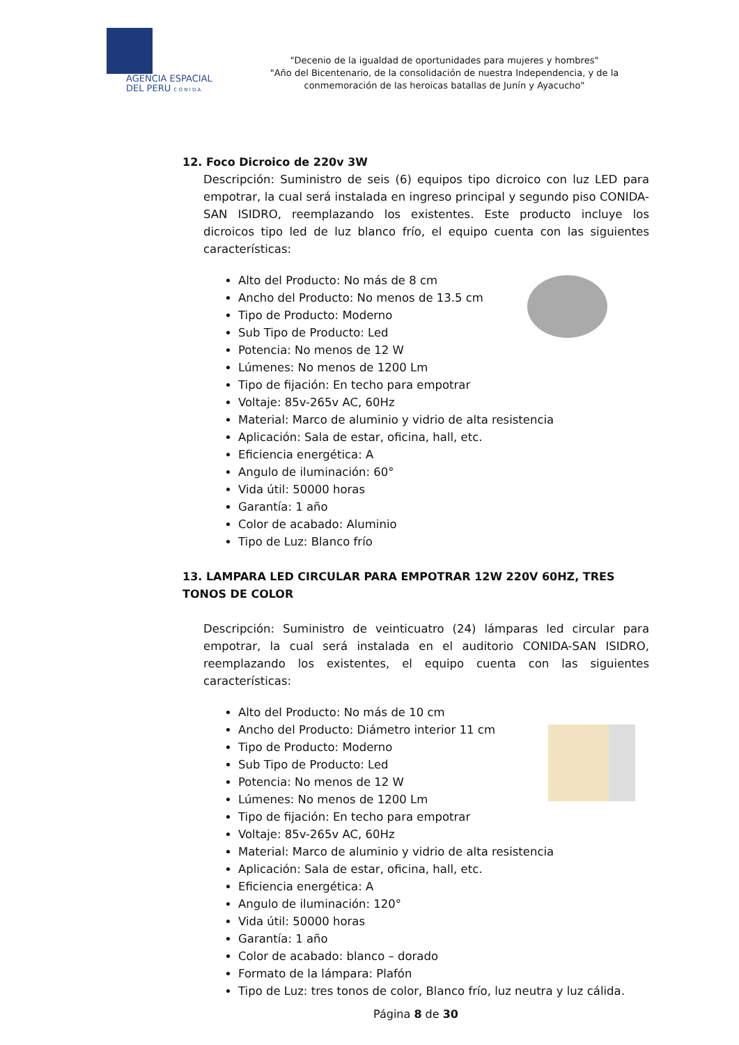AGENCIA ESPACIAL
DEL PERU C O N I D A
"Decenio de la igualdad de oportunidades para mujeres y hombres"
"Año del Bicentenario, de la consolidación de nuestra Independencia, y de la conmemoración de las heroicas batallas de Junín y Ayacucho"
12. Foco Dicroico de 220v 3W
Descripción: Suministro de seis (6) equipos tipo dicroico con luz LED para empotrar, la cual será instalada en ingreso principal y segundo piso CONIDA-SAN ISIDRO, reemplazando los existentes. Este producto incluye los dicroicos tipo led de luz blanco frío, el equipo cuenta con las siguientes características:
Alto del Producto: No más de 8 cm
Ancho del Producto: No menos de 13.5 cm
Tipo de Producto: Moderno
Sub Tipo de Producto: Led
Potencia: No menos de 12 W
Lúmenes: No menos de 1200 Lm
Tipo de fijación: En techo para empotrar
Voltaje: 85v-265v AC, 60Hz
Material: Marco de aluminio y vidrio de alta resistencia
Aplicación: Sala de estar, oficina, hall, etc.
Eficiencia energética: A
Angulo de iluminación: 60°
Vida útil: 50000 horas
Garantía: 1 año
Color de acabado: Aluminio
Tipo de Luz: Blanco frío
13. LAMPARA LED CIRCULAR PARA EMPOTRAR 12W 220V 60HZ, TRES TONOS DE COLOR
Descripción: Suministro de veinticuatro (24) lámparas led circular para empotrar, la cual será instalada en el auditorio CONIDA-SAN ISIDRO, reemplazando los existentes, el equipo cuenta con las siguientes características:
Alto del Producto: No más de 10 cm
Ancho del Producto: Diámetro interior 11 cm
Tipo de Producto: Moderno
Sub Tipo de Producto: Led
Potencia: No menos de 12 W
Lúmenes: No menos de 1200 Lm
Tipo de fijación: En techo para empotrar
Voltaje: 85v-265v AC, 60Hz
Material: Marco de aluminio y vidrio de alta resistencia
Aplicación: Sala de estar, oficina, hall, etc.
Eficiencia energética: A
Angulo de iluminación: 120°
Vida útil: 50000 horas
Garantía: 1 año
Color de acabado: blanco – dorado
Formato de la lámpara: Plafón
Tipo de Luz: tres tonos de color, Blanco frío, luz neutra y luz cálida.
Página 8 de 30